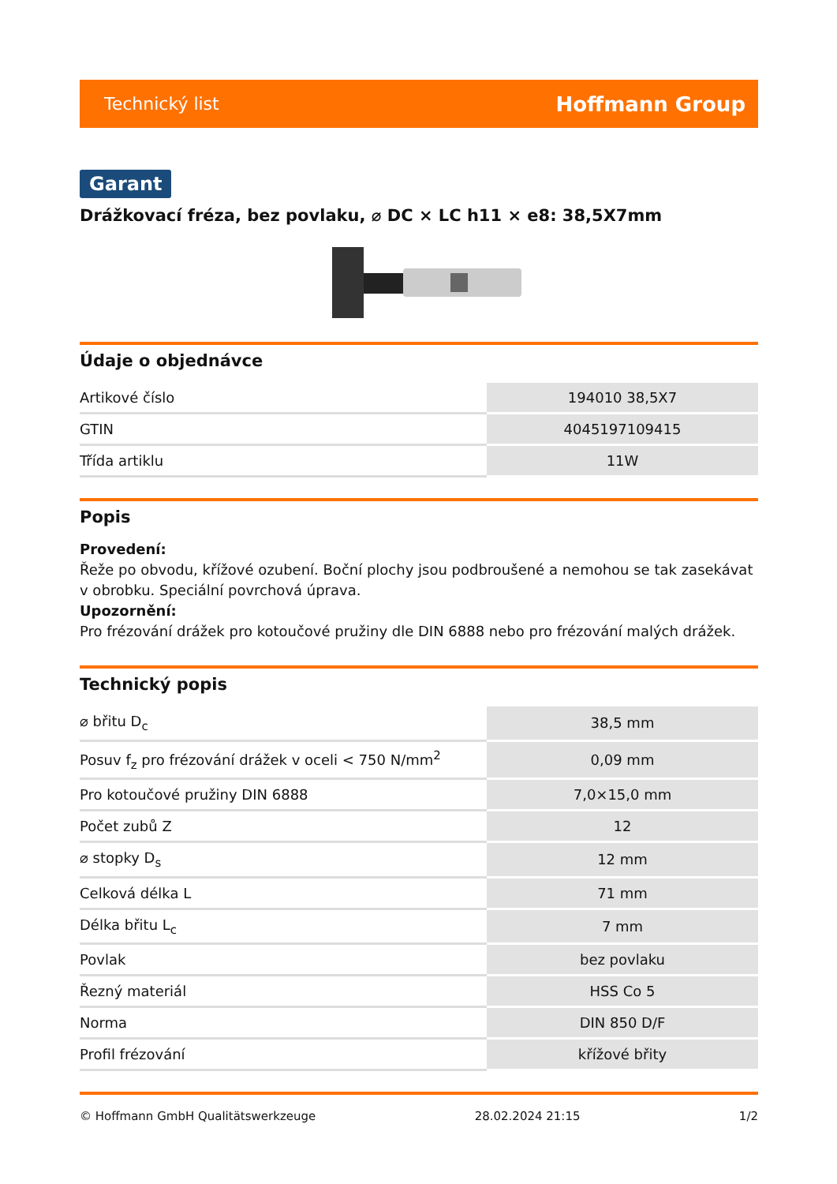Technický list Hoffmann Group
Garant
Drážkovací fréza, bez povlaku, ⌀ DC × LC h11 × e8: 38,5X7mm
Údaje o objednávce
| Artikové číslo | 194010 38,5X7 |
| GTIN | 4045197109415 |
| Třída artiklu | 11W |
Popis
Provedení:
Řeže po obvodu, křížové ozubení. Boční plochy jsou podbroušené a nemohou se tak zasekávat v obrobku. Speciální povrchová úprava.
Upozornění:
Pro frézování drážek pro kotoučové pružiny dle DIN 6888 nebo pro frézování malých drážek.
Technický popis
| ⌀ břitu D<sub>c</sub> | 38,5 mm |
| Posuv f<sub>z</sub> pro frézování drážek v oceli < 750 N/mm<sup>2</sup> | 0,09 mm |
| Pro kotoučové pružiny DIN 6888 | 7,0×15,0 mm |
| Počet zubů Z | 12 |
| ⌀ stopky D<sub>s</sub> | 12 mm |
| Celková délka L | 71 mm |
| Délka břitu L<sub>c</sub> | 7 mm |
| Povlak | bez povlaku |
| Řezný materiál | HSS Co 5 |
| Norma | DIN 850 D/F |
| Profil frézování | křížové břity |
© Hoffmann GmbH Qualitätswerkzeuge 28.02.2024 21:15 1/2